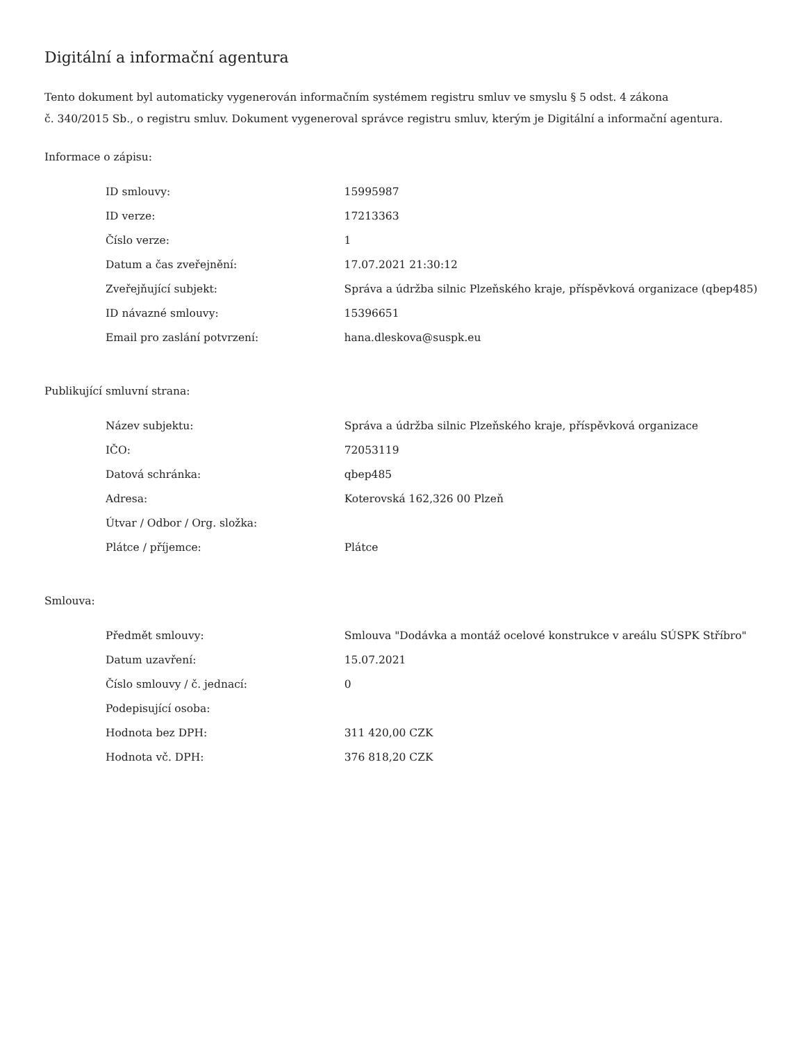Digitální a informační agentura
Tento dokument byl automaticky vygenerován informačním systémem registru smluv ve smyslu § 5 odst. 4 zákona
č. 340/2015 Sb., o registru smluv. Dokument vygeneroval správce registru smluv, kterým je Digitální a informační agentura.
Informace o zápisu:
| ID smlouvy: | 15995987 |
| ID verze: | 17213363 |
| Číslo verze: | 1 |
| Datum a čas zveřejnění: | 17.07.2021 21:30:12 |
| Zveřejňující subjekt: | Správa a údržba silnic Plzeňského kraje, příspěvková organizace (qbep485) |
| ID návazné smlouvy: | 15396651 |
| Email pro zaslání potvrzení: | hana.dleskova@suspk.eu |
Publikující smluvní strana:
| Název subjektu: | Správa a údržba silnic Plzeňského kraje, příspěvková organizace |
| IČO: | 72053119 |
| Datová schránka: | qbep485 |
| Adresa: | Koterovská 162,326 00 Plzeň |
| Útvar / Odbor / Org. složka: | |
| Plátce / příjemce: | Plátce |
Smlouva:
| Předmět smlouvy: | Smlouva "Dodávka a montáž ocelové konstrukce v areálu SÚSPK Stříbro" |
| Datum uzavření: | 15.07.2021 |
| Číslo smlouvy / č. jednací: | 0 |
| Podepisující osoba: | |
| Hodnota bez DPH: | 311 420,00 CZK |
| Hodnota vč. DPH: | 376 818,20 CZK |